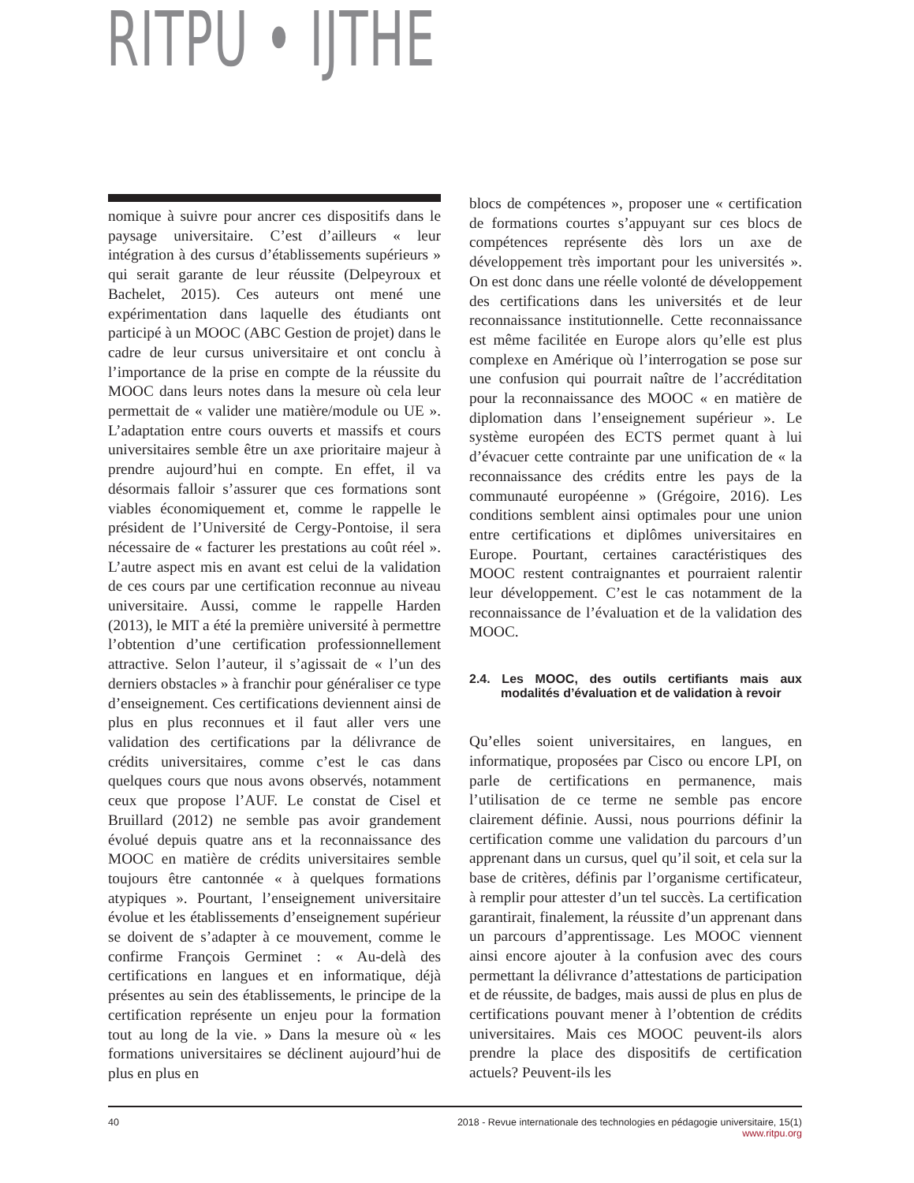RITPU • IJTHE
nomique à suivre pour ancrer ces dispositifs dans le paysage universitaire. C’est d’ailleurs « leur intégration à des cursus d’établissements supérieurs » qui serait garante de leur réussite (Delpeyroux et Bachelet, 2015). Ces auteurs ont mené une expérimentation dans laquelle des étudiants ont participé à un MOOC (ABC Gestion de projet) dans le cadre de leur cursus universitaire et ont conclu à l’importance de la prise en compte de la réussite du MOOC dans leurs notes dans la mesure où cela leur permettait de « valider une matière/module ou UE ». L’adaptation entre cours ouverts et massifs et cours universitaires semble être un axe prioritaire majeur à prendre aujourd’hui en compte. En effet, il va désormais falloir s’assurer que ces formations sont viables économiquement et, comme le rappelle le président de l’Université de Cergy-Pontoise, il sera nécessaire de « facturer les prestations au coût réel ». L’autre aspect mis en avant est celui de la validation de ces cours par une certification reconnue au niveau universitaire. Aussi, comme le rappelle Harden (2013), le MIT a été la première université à permettre l’obtention d’une certification professionnellement attractive. Selon l’auteur, il s’agissait de « l’un des derniers obstacles » à franchir pour généraliser ce type d’enseignement. Ces certifications deviennent ainsi de plus en plus reconnues et il faut aller vers une validation des certifications par la délivrance de crédits universitaires, comme c’est le cas dans quelques cours que nous avons observés, notamment ceux que propose l’AUF. Le constat de Cisel et Bruillard (2012) ne semble pas avoir grandement évolué depuis quatre ans et la reconnaissance des MOOC en matière de crédits universitaires semble toujours être cantonnée « à quelques formations atypiques ». Pourtant, l’enseignement universitaire évolue et les établissements d’enseignement supérieur se doivent de s’adapter à ce mouvement, comme le confirme François Germinet : « Au-delà des certifications en langues et en informatique, déjà présentes au sein des établissements, le principe de la certification représente un enjeu pour la formation tout au long de la vie. » Dans la mesure où « les formations universitaires se déclinent aujourd’hui de plus en plus en
blocs de compétences », proposer une « certification de formations courtes s’appuyant sur ces blocs de compétences représente dès lors un axe de développement très important pour les universités ». On est donc dans une réelle volonté de développement des certifications dans les universités et de leur reconnaissance institutionnelle. Cette reconnaissance est même facilitée en Europe alors qu’elle est plus complexe en Amérique où l’interrogation se pose sur une confusion qui pourrait naître de l’accréditation pour la reconnaissance des MOOC « en matière de diplomation dans l’enseignement supérieur ». Le système européen des ECTS permet quant à lui d’évacuer cette contrainte par une unification de « la reconnaissance des crédits entre les pays de la communauté européenne » (Grégoire, 2016). Les conditions semblent ainsi optimales pour une union entre certifications et diplômes universitaires en Europe. Pourtant, certaines caractéristiques des MOOC restent contraignantes et pourraient ralentir leur développement. C’est le cas notamment de la reconnaissance de l’évaluation et de la validation des MOOC.
2.4. Les MOOC, des outils certifiants mais aux modalités d’évaluation et de validation à revoir
Qu’elles soient universitaires, en langues, en informatique, proposées par Cisco ou encore LPI, on parle de certifications en permanence, mais l’utilisation de ce terme ne semble pas encore clairement définie. Aussi, nous pourrions définir la certification comme une validation du parcours d’un apprenant dans un cursus, quel qu’il soit, et cela sur la base de critères, définis par l’organisme certificateur, à remplir pour attester d’un tel succès. La certification garantirait, finalement, la réussite d’un apprenant dans un parcours d’apprentissage. Les MOOC viennent ainsi encore ajouter à la confusion avec des cours permettant la délivrance d’attestations de participation et de réussite, de badges, mais aussi de plus en plus de certifications pouvant mener à l’obtention de crédits universitaires. Mais ces MOOC peuvent-ils alors prendre la place des dispositifs de certification actuels? Peuvent-ils les
40 2018 - Revue internationale des technologies en pédagogie universitaire, 15(1)
www.ritpu.org